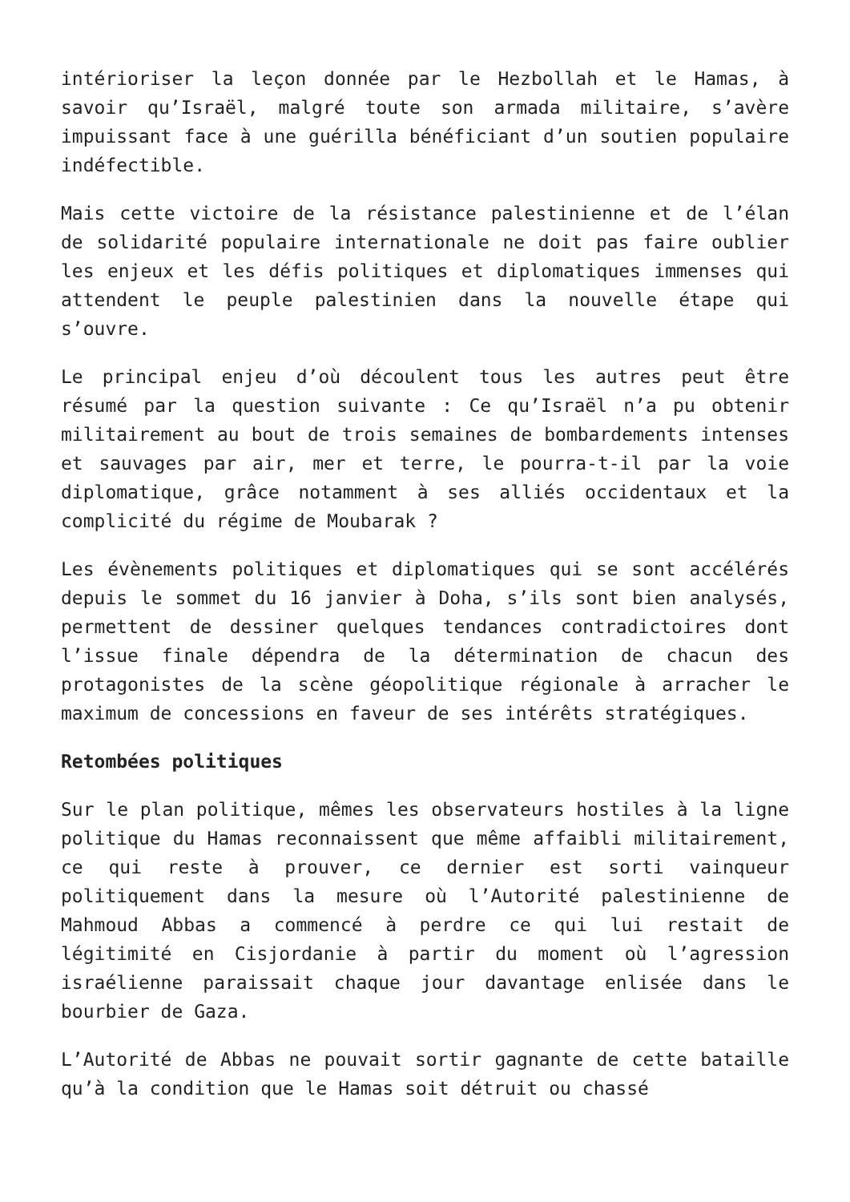intérioriser la leçon donnée par le Hezbollah et le Hamas, à savoir qu’Israël, malgré toute son armada militaire, s’avère impuissant face à une guérilla bénéficiant d’un soutien populaire indéfectible.
Mais cette victoire de la résistance palestinienne et de l’élan de solidarité populaire internationale ne doit pas faire oublier les enjeux et les défis politiques et diplomatiques immenses qui attendent le peuple palestinien dans la nouvelle étape qui s’ouvre.
Le principal enjeu d’où découlent tous les autres peut être résumé par la question suivante : Ce qu’Israël n’a pu obtenir militairement au bout de trois semaines de bombardements intenses et sauvages par air, mer et terre, le pourra-t-il par la voie diplomatique, grâce notamment à ses alliés occidentaux et la complicité du régime de Moubarak ?
Les évènements politiques et diplomatiques qui se sont accélérés depuis le sommet du 16 janvier à Doha, s’ils sont bien analysés, permettent de dessiner quelques tendances contradictoires dont l’issue finale dépendra de la détermination de chacun des protagonistes de la scène géopolitique régionale à arracher le maximum de concessions en faveur de ses intérêts stratégiques.
Retombées politiques
Sur le plan politique, mêmes les observateurs hostiles à la ligne politique du Hamas reconnaissent que même affaibli militairement, ce qui reste à prouver, ce dernier est sorti vainqueur politiquement dans la mesure où l’Autorité palestinienne de Mahmoud Abbas a commencé à perdre ce qui lui restait de légitimité en Cisjordanie à partir du moment où l’agression israélienne paraissait chaque jour davantage enlisée dans le bourbier de Gaza.
L’Autorité de Abbas ne pouvait sortir gagnante de cette bataille qu’à la condition que le Hamas soit détruit ou chassé